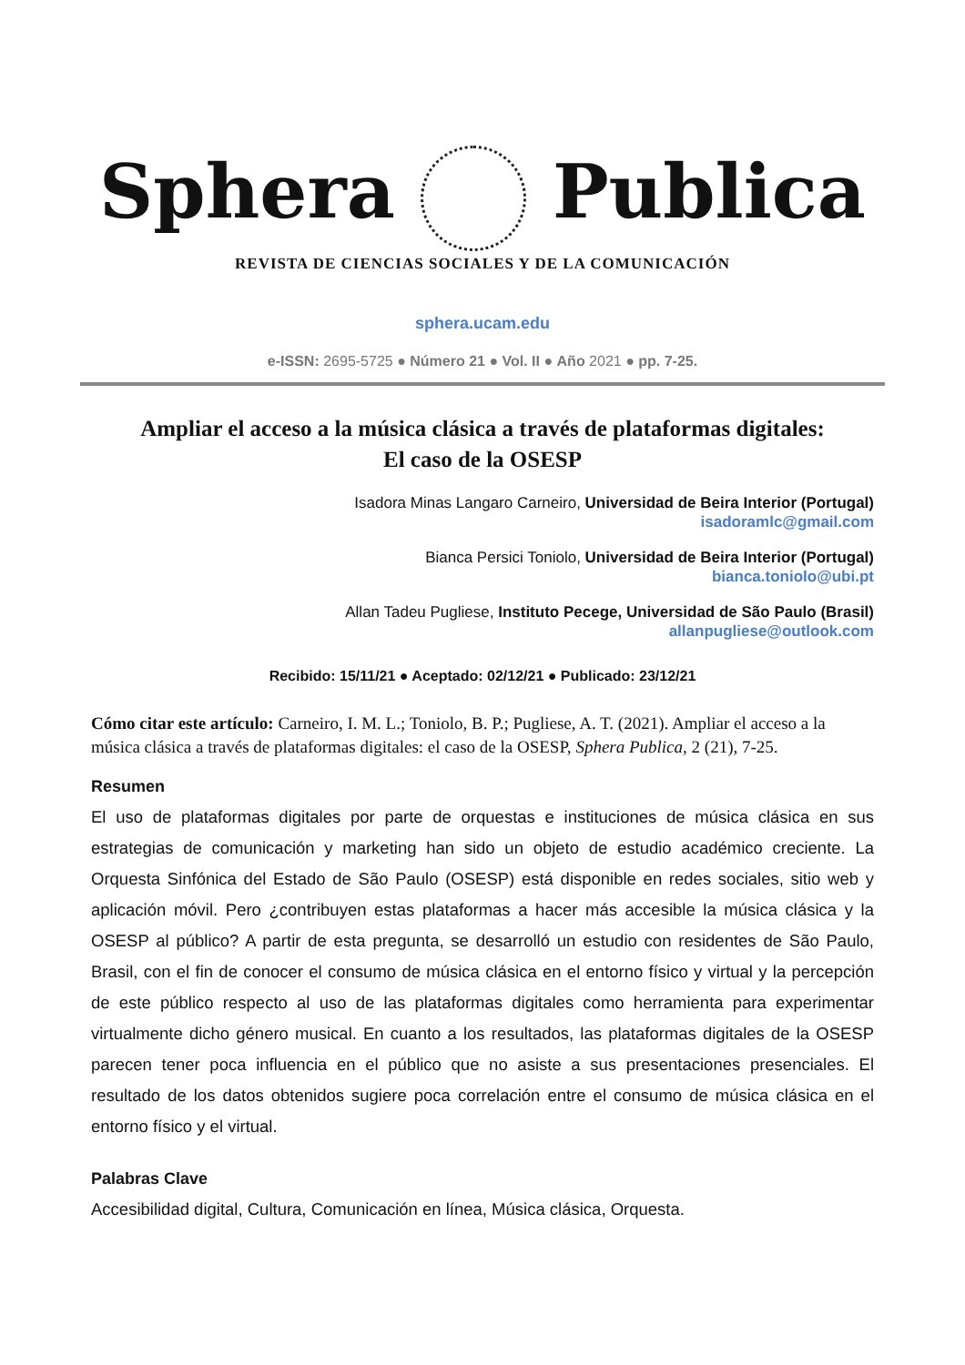Sphera Publica
REVISTA DE CIENCIAS SOCIALES Y DE LA COMUNICACIÓN
sphera.ucam.edu
e-ISSN: 2695-5725 ● Número 21 ● Vol. II ● Año 2021 ● pp. 7-25.
Ampliar el acceso a la música clásica a través de plataformas digitales:
El caso de la OSESP
Isadora Minas Langaro Carneiro, Universidad de Beira Interior (Portugal)
isadoramlc@gmail.com
Bianca Persici Toniolo, Universidad de Beira Interior (Portugal)
bianca.toniolo@ubi.pt
Allan Tadeu Pugliese, Instituto Pecege, Universidad de São Paulo (Brasil)
allanpugliese@outlook.com
Recibido: 15/11/21 ● Aceptado: 02/12/21 ● Publicado: 23/12/21
Cómo citar este artículo: Carneiro, I. M. L.; Toniolo, B. P.; Pugliese, A. T. (2021). Ampliar el acceso a la música clásica a través de plataformas digitales: el caso de la OSESP, Sphera Publica, 2 (21), 7-25.
Resumen
El uso de plataformas digitales por parte de orquestas e instituciones de música clásica en sus estrategias de comunicación y marketing han sido un objeto de estudio académico creciente. La Orquesta Sinfónica del Estado de São Paulo (OSESP) está disponible en redes sociales, sitio web y aplicación móvil. Pero ¿contribuyen estas plataformas a hacer más accesible la música clásica y la OSESP al público? A partir de esta pregunta, se desarrolló un estudio con residentes de São Paulo, Brasil, con el fin de conocer el consumo de música clásica en el entorno físico y virtual y la percepción de este público respecto al uso de las plataformas digitales como herramienta para experimentar virtualmente dicho género musical. En cuanto a los resultados, las plataformas digitales de la OSESP parecen tener poca influencia en el público que no asiste a sus presentaciones presenciales. El resultado de los datos obtenidos sugiere poca correlación entre el consumo de música clásica en el entorno físico y el virtual.
Palabras Clave
Accesibilidad digital, Cultura, Comunicación en línea, Música clásica, Orquesta.